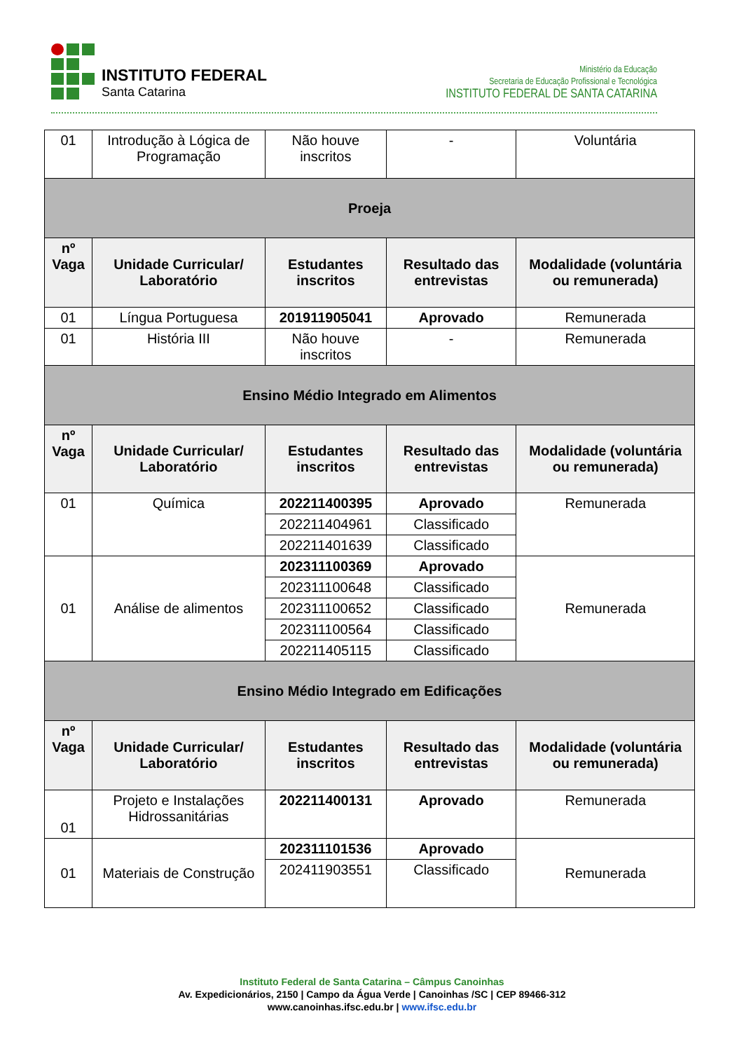INSTITUTO FEDERAL
Santa Catarina
Ministério da Educação
Secretaria de Educação Profissional e Tecnológica
INSTITUTO FEDERAL DE SANTA CATARINA
| 01 | Introdução à Lógica de Programação | Não houve inscritos | - | Voluntária |
| Proeja | | | | |
| nº Vaga | Unidade Curricular/ Laboratório | Estudantes inscritos | Resultado das entrevistas | Modalidade (voluntária ou remunerada) |
| 01 | Língua Portuguesa | 201911905041 | Aprovado | Remunerada |
| 01 | História III | Não houve inscritos | - | Remunerada |
| Ensino Médio Integrado em Alimentos | | | | |
| nº Vaga | Unidade Curricular/ Laboratório | Estudantes inscritos | Resultado das entrevistas | Modalidade (voluntária ou remunerada) |
| 01 | Química | 202211400395 | Aprovado | Remunerada |
| | | 202211404961 | Classificado | |
| | | 202211401639 | Classificado | |
| 01 | Análise de alimentos | 202311100369 | Aprovado | Remunerada |
| | | 202311100648 | Classificado | |
| | | 202311100652 | Classificado | |
| | | 202311100564 | Classificado | |
| | | 202211405115 | Classificado | |
| Ensino Médio Integrado em Edificações | | | | |
| nº Vaga | Unidade Curricular/ Laboratório | Estudantes inscritos | Resultado das entrevistas | Modalidade (voluntária ou remunerada) |
| 01 | Projeto e Instalações Hidrossanitárias | 202211400131 | Aprovado | Remunerada |
| 01 | Materiais de Construção | 202311101536 | Aprovado | Remunerada |
| | | 202411903551 | Classificado | |
Instituto Federal de Santa Catarina – Câmpus Canoinhas
Av. Expedicionários, 2150 | Campo da Água Verde | Canoinhas /SC | CEP 89466-312
www.canoinhas.ifsc.edu.br | www.ifsc.edu.br